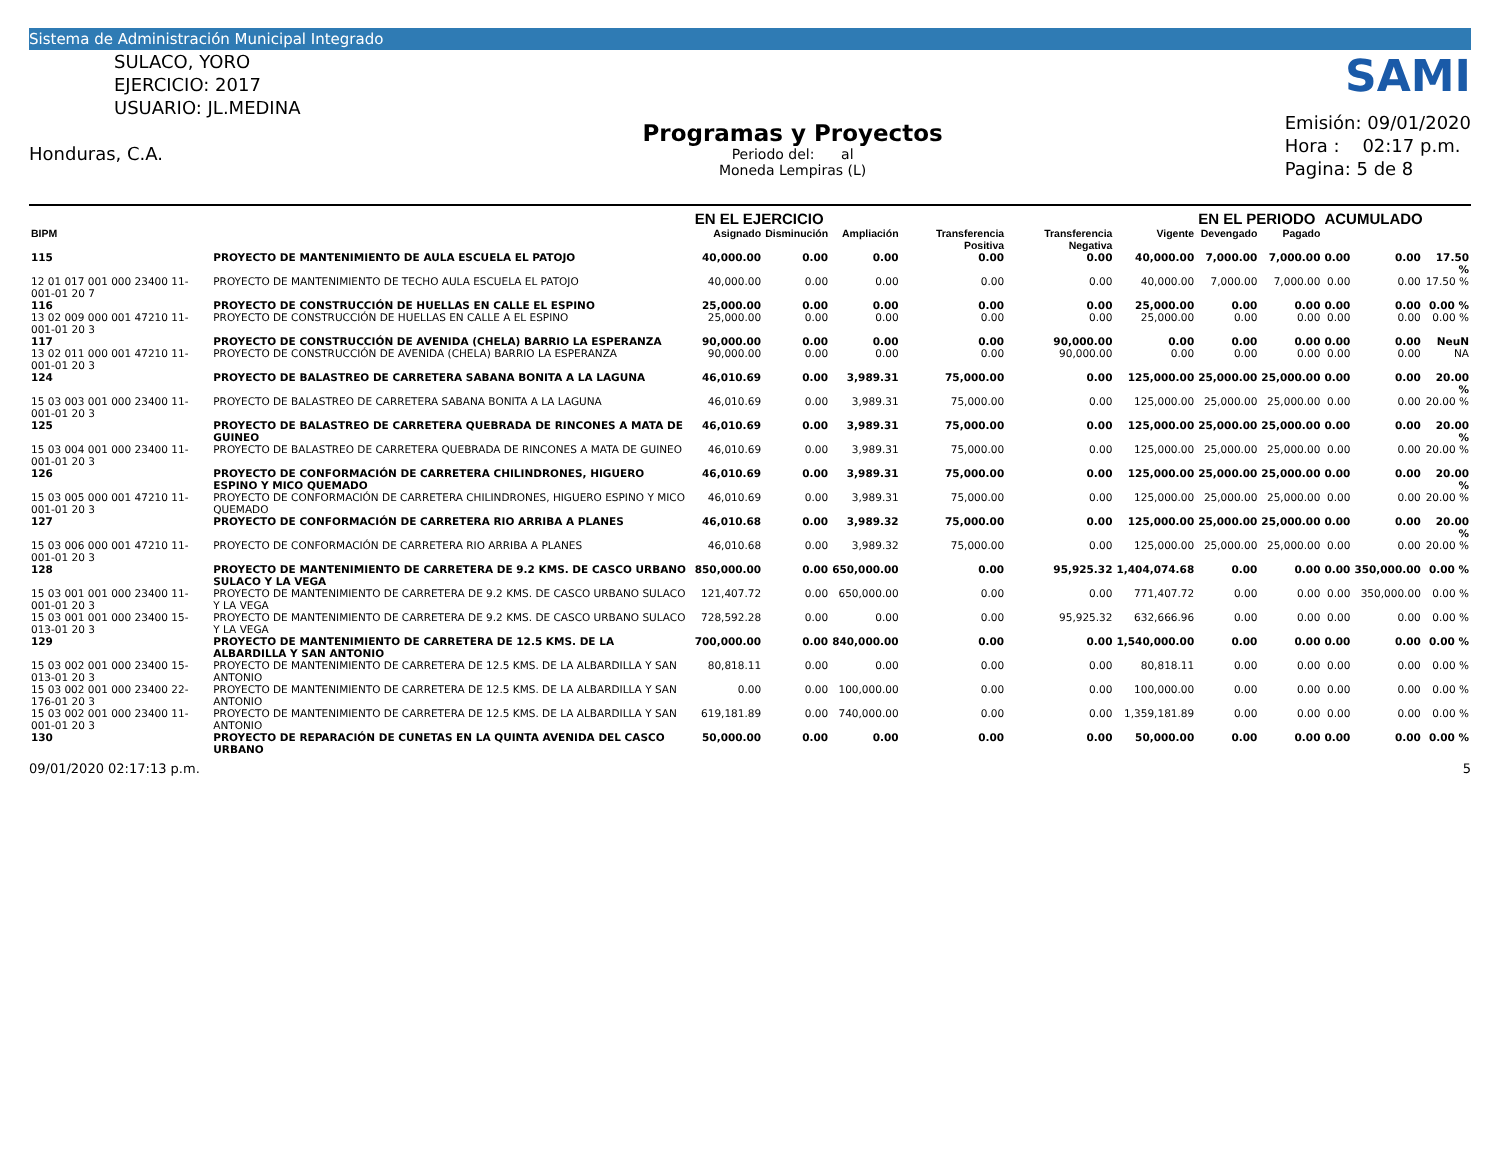Sistema de Administración Municipal Integrado
SULACO, YORO
EJERCICIO: 2017
USUARIO: JL.MEDINA
Honduras, C.A.
Programas y Proyectos
Periodo del: al
Moneda Lempiras (L)
SAMI
Emisión: 09/01/2020
Hora : 02:17 p.m.
Pagina: 5 de 8
| | | EN EL EJERCICIO | | | | | | EN EL PERIODO | | ACUMULADO | | |
| --- | --- | --- | --- | --- | --- | --- | --- | --- | --- | --- | --- | --- |
| BIPM | | Asignado | Disminución | Ampliación | Transferencia Positiva | Transferencia Negativa | Vigente | Devengado | Pagado | | | |
| 115 | PROYECTO DE MANTENIMIENTO DE AULA ESCUELA EL PATOJO | 40,000.00 | 0.00 | 0.00 | 0.00 | 0.00 | 40,000.00 | 7,000.00 | 7,000.00 | 0.00 | 0.00 | 17.50 % |
| 12 01 017 001 000 23400 11-001-01 20 7 | PROYECTO DE MANTENIMIENTO DE TECHO AULA ESCUELA EL PATOJO | 40,000.00 | 0.00 | 0.00 | 0.00 | 0.00 | 40,000.00 | 7,000.00 | 7,000.00 | 0.00 | 0.00 | 17.50 % |
| 116 | PROYECTO DE CONSTRUCCIÓN DE HUELLAS EN CALLE EL ESPINO | 25,000.00 | 0.00 | 0.00 | 0.00 | 0.00 | 25,000.00 | 0.00 | 0.00 | 0.00 | 0.00 | 0.00 % |
| 13 02 009 000 001 47210 11-001-01 20 3 | PROYECTO DE CONSTRUCCIÓN DE HUELLAS EN CALLE A EL ESPINO | 25,000.00 | 0.00 | 0.00 | 0.00 | 0.00 | 25,000.00 | 0.00 | 0.00 | 0.00 | 0.00 | 0.00 % |
| 117 | PROYECTO DE CONSTRUCCIÓN DE AVENIDA (CHELA) BARRIO LA ESPERANZA | 90,000.00 | 0.00 | 0.00 | 0.00 | 90,000.00 | 0.00 | 0.00 | 0.00 | 0.00 | 0.00 | NeuN |
| 13 02 011 000 001 47210 11-001-01 20 3 | PROYECTO DE CONSTRUCCIÓN DE AVENIDA (CHELA) BARRIO LA ESPERANZA | 90,000.00 | 0.00 | 0.00 | 0.00 | 90,000.00 | 0.00 | 0.00 | 0.00 | 0.00 | 0.00 | NA |
| 124 | PROYECTO DE BALASTREO DE CARRETERA SABANA BONITA A LA LAGUNA | 46,010.69 | 0.00 | 3,989.31 | 75,000.00 | 0.00 | 125,000.00 | 25,000.00 | 25,000.00 | 0.00 | 0.00 | 20.00 % |
| 15 03 003 001 000 23400 11-001-01 20 3 | PROYECTO DE BALASTREO DE CARRETERA SABANA BONITA A LA LAGUNA | 46,010.69 | 0.00 | 3,989.31 | 75,000.00 | 0.00 | 125,000.00 | 25,000.00 | 25,000.00 | 0.00 | 0.00 | 20.00 % |
| 125 | PROYECTO DE BALASTREO DE CARRETERA QUEBRADA DE RINCONES A MATA DE GUINEO | 46,010.69 | 0.00 | 3,989.31 | 75,000.00 | 0.00 | 125,000.00 | 25,000.00 | 25,000.00 | 0.00 | 0.00 | 20.00 % |
| 15 03 004 001 000 23400 11-001-01 20 3 | PROYECTO DE BALASTREO DE CARRETERA QUEBRADA DE RINCONES A MATA DE GUINEO | 46,010.69 | 0.00 | 3,989.31 | 75,000.00 | 0.00 | 125,000.00 | 25,000.00 | 25,000.00 | 0.00 | 0.00 | 20.00 % |
| 126 | PROYECTO DE CONFORMACIÓN DE CARRETERA CHILINDRONES, HIGUERO ESPINO Y MICO QUEMADO | 46,010.69 | 0.00 | 3,989.31 | 75,000.00 | 0.00 | 125,000.00 | 25,000.00 | 25,000.00 | 0.00 | 0.00 | 20.00 % |
| 15 03 005 000 001 47210 11-001-01 20 3 | PROYECTO DE CONFORMACIÓN DE CARRETERA CHILINDRONES, HIGUERO ESPINO Y MICO QUEMADO | 46,010.69 | 0.00 | 3,989.31 | 75,000.00 | 0.00 | 125,000.00 | 25,000.00 | 25,000.00 | 0.00 | 0.00 | 20.00 % |
| 127 | PROYECTO DE CONFORMACIÓN DE CARRETERA RIO ARRIBA A PLANES | 46,010.68 | 0.00 | 3,989.32 | 75,000.00 | 0.00 | 125,000.00 | 25,000.00 | 25,000.00 | 0.00 | 0.00 | 20.00 % |
| 15 03 006 000 001 47210 11-001-01 20 3 | PROYECTO DE CONFORMACIÓN DE CARRETERA RIO ARRIBA A PLANES | 46,010.68 | 0.00 | 3,989.32 | 75,000.00 | 0.00 | 125,000.00 | 25,000.00 | 25,000.00 | 0.00 | 0.00 | 20.00 % |
| 128 | PROYECTO DE MANTENIMIENTO DE CARRETERA DE 9.2 KMS. DE CASCO URBANO SULACO Y LA VEGA | 850,000.00 | 0.00 | 650,000.00 | 0.00 | 95,925.32 | 1,404,074.68 | 0.00 | 0.00 | 0.00 | 350,000.00 | 0.00 % |
| 15 03 001 001 000 23400 11-001-01 20 3 | PROYECTO DE MANTENIMIENTO DE CARRETERA DE 9.2 KMS. DE CASCO URBANO SULACO Y LA VEGA | 121,407.72 | 0.00 | 650,000.00 | 0.00 | 0.00 | 771,407.72 | 0.00 | 0.00 | 0.00 | 350,000.00 | 0.00 % |
| 15 03 001 001 000 23400 15-013-01 20 3 | PROYECTO DE MANTENIMIENTO DE CARRETERA DE 9.2 KMS. DE CASCO URBANO SULACO Y LA VEGA | 728,592.28 | 0.00 | 0.00 | 0.00 | 95,925.32 | 632,666.96 | 0.00 | 0.00 | 0.00 | 0.00 | 0.00 % |
| 129 | PROYECTO DE MANTENIMIENTO DE CARRETERA DE 12.5 KMS. DE LA ALBARDILLA Y SAN ANTONIO | 700,000.00 | 0.00 | 840,000.00 | 0.00 | 0.00 | 1,540,000.00 | 0.00 | 0.00 | 0.00 | 0.00 | 0.00 % |
| 15 03 002 001 000 23400 15-013-01 20 3 | PROYECTO DE MANTENIMIENTO DE CARRETERA DE 12.5 KMS. DE LA ALBARDILLA Y SAN ANTONIO | 80,818.11 | 0.00 | 0.00 | 0.00 | 0.00 | 80,818.11 | 0.00 | 0.00 | 0.00 | 0.00 | 0.00 % |
| 15 03 002 001 000 23400 22-176-01 20 3 | PROYECTO DE MANTENIMIENTO DE CARRETERA DE 12.5 KMS. DE LA ALBARDILLA Y SAN ANTONIO | 0.00 | 0.00 | 100,000.00 | 0.00 | 0.00 | 100,000.00 | 0.00 | 0.00 | 0.00 | 0.00 | 0.00 % |
| 15 03 002 001 000 23400 11-001-01 20 3 | PROYECTO DE MANTENIMIENTO DE CARRETERA DE 12.5 KMS. DE LA ALBARDILLA Y SAN ANTONIO | 619,181.89 | 0.00 | 740,000.00 | 0.00 | 0.00 | 1,359,181.89 | 0.00 | 0.00 | 0.00 | 0.00 | 0.00 % |
| 130 | PROYECTO DE REPARACIÓN DE CUNETAS EN LA QUINTA AVENIDA DEL CASCO URBANO | 50,000.00 | 0.00 | 0.00 | 0.00 | 0.00 | 50,000.00 | 0.00 | 0.00 | 0.00 | 0.00 | 0.00 % |
09/01/2020 02:17:13 p.m. 5